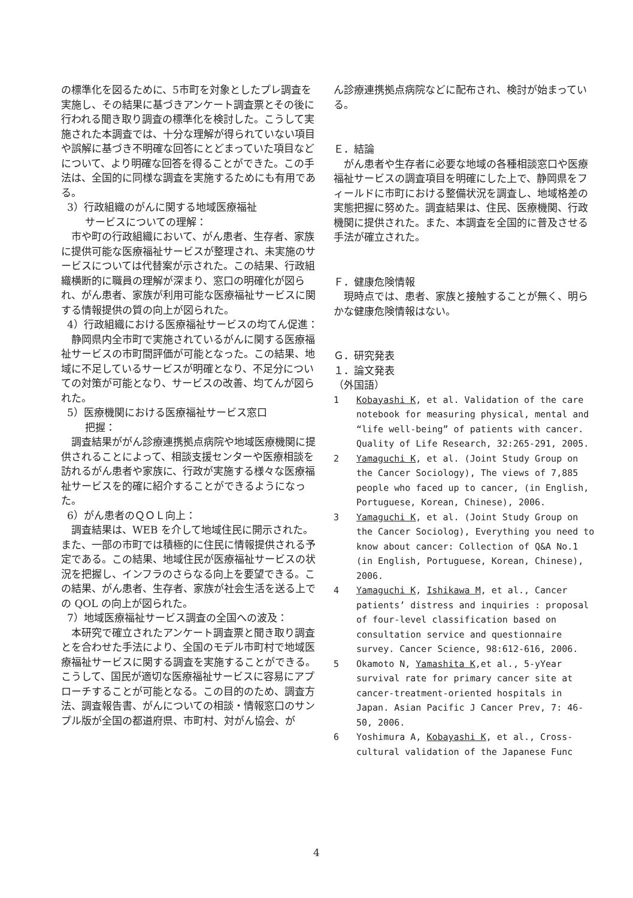の標準化を図るために、5市町を対象としたプレ調査を実施し、その結果に基づきアンケート調査票とその後に行われる聞き取り調査の標準化を検討した。こうして実施された本調査では、十分な理解が得られていない項目や誤解に基づき不明確な回答にとどまっていた項目などについて、より明確な回答を得ることができた。この手法は、全国的に同様な調査を実施するためにも有用である。
3）行政組織のがんに関する地域医療福祉
サービスについての理解：
　市や町の行政組織において、がん患者、生存者、家族に提供可能な医療福祉サービスが整理され、未実施のサービスについては代替案が示された。この結果、行政組織横断的に職員の理解が深まり、窓口の明確化が図られ、がん患者、家族が利用可能な医療福祉サービスに関する情報提供の質の向上が図られた。
4）行政組織における医療福祉サービスの均てん促進：
　静岡県内全市町で実施されているがんに関する医療福祉サービスの市町間評価が可能となった。この結果、地域に不足しているサービスが明確となり、不足分についての対策が可能となり、サービスの改善、均てんが図られた。
5）医療機関における医療福祉サービス窓口
把握：
　調査結果ががん診療連携拠点病院や地域医療機関に提供されることによって、相談支援センターや医療相談を訪れるがん患者や家族に、行政が実施する様々な医療福祉サービスを的確に紹介することができるようになった。
6）がん患者のＱＯＬ向上：
　調査結果は、WEB を介して地域住民に開示された。また、一部の市町では積極的に住民に情報提供される予定である。この結果、地域住民が医療福祉サービスの状況を把握し、インフラのさらなる向上を要望できる。この結果、がん患者、生存者、家族が社会生活を送る上での QOL の向上が図られた。
7）地域医療福祉サービス調査の全国への波及：
　本研究で確立されたアンケート調査票と聞き取り調査とを合わせた手法により、全国のモデル市町村で地域医療福祉サービスに関する調査を実施することができる。こうして、国民が適切な医療福祉サービスに容易にアプローチすることが可能となる。この目的のため、調査方法、調査報告書、がんについての相談・情報窓口のサンプル版が全国の都道府県、市町村、対がん協会、が
ん診療連携拠点病院などに配布され、検討が始まっている。
Ｅ．結論
　がん患者や生存者に必要な地域の各種相談窓口や医療福祉サービスの調査項目を明確にした上で、静岡県をフィールドに市町における整備状況を調査し、地域格差の実態把握に努めた。調査結果は、住民、医療機関、行政機関に提供された。また、本調査を全国的に普及させる手法が確立された。
Ｆ．健康危険情報
　現時点では、患者、家族と接触することが無く、明らかな健康危険情報はない。
Ｇ．研究発表
１．論文発表
（外国語）
1 Kobayashi K, et al. Validation of the care notebook for measuring physical, mental and “life well-being” of patients with cancer. Quality of Life Research, 32:265-291, 2005.
2 Yamaguchi K, et al. (Joint Study Group on the Cancer Sociology), The views of 7,885 people who faced up to cancer, (in English, Portuguese, Korean, Chinese), 2006.
3 Yamaguchi K, et al. (Joint Study Group on the Cancer Sociolog), Everything you need to know about cancer: Collection of Q&A No.1 (in English, Portuguese, Korean, Chinese), 2006.
4 Yamaguchi K, Ishikawa M, et al., Cancer patients’ distress and inquiries : proposal of four-level classification based on consultation service and questionnaire survey. Cancer Science, 98:612-616, 2006.
5 Okamoto N, Yamashita K,et al., 5-yYear survival rate for primary cancer site at cancer-treatment-oriented hospitals in Japan. Asian Pacific J Cancer Prev, 7: 46-50, 2006.
6 Yoshimura A, Kobayashi K, et al., Cross-cultural validation of the Japanese Func
4